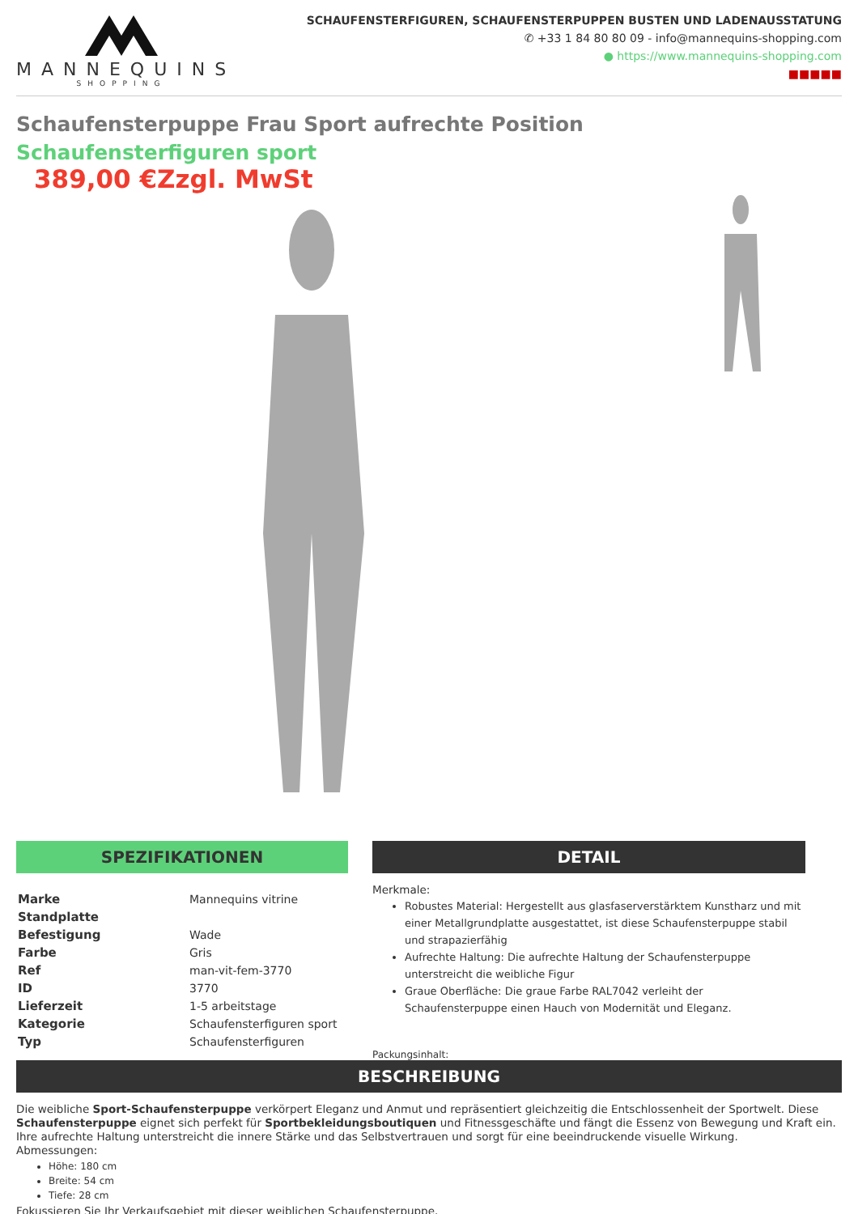MANNEQUINS
SHOPPING
SCHAUFENSTERFIGUREN, SCHAUFENSTERPUPPEN BUSTEN UND LADENAUSSTATUNG
✆ +33 1 84 80 80 09 - info@mannequins-shopping.com
● https://www.mannequins-shopping.com
■■■■■
Schaufensterpuppe Frau Sport aufrechte Position
Schaufensterfiguren sport
389,00 €Zzgl. MwSt
SPEZIFIKATIONEN
| Marke | Mannequins vitrine |
| Standplatte | |
| Befestigung | Wade |
| Farbe | Gris |
| Ref | man-vit-fem-3770 |
| ID | 3770 |
| Lieferzeit | 1-5 arbeitstage |
| Kategorie | Schaufensterfiguren sport |
| Typ | Schaufensterfiguren |
DETAIL
Merkmale:
Robustes Material: Hergestellt aus glasfaserverstärktem Kunstharz und mit einer Metallgrundplatte ausgestattet, ist diese Schaufensterpuppe stabil und strapazierfähig
Aufrechte Haltung: Die aufrechte Haltung der Schaufensterpuppe unterstreicht die weibliche Figur
Graue Oberfläche: Die graue Farbe RAL7042 verleiht der Schaufensterpuppe einen Hauch von Modernität und Eleganz.
Packungsinhalt:
BESCHREIBUNG
Die weibliche Sport-Schaufensterpuppe verkörpert Eleganz und Anmut und repräsentiert gleichzeitig die Entschlossenheit der Sportwelt. Diese Schaufensterpuppe eignet sich perfekt für Sportbekleidungsboutiquen und Fitnessgeschäfte und fängt die Essenz von Bewegung und Kraft ein. Ihre aufrechte Haltung unterstreicht die innere Stärke und das Selbstvertrauen und sorgt für eine beeindruckende visuelle Wirkung.
Abmessungen:
Höhe: 180 cm
Breite: 54 cm
Tiefe: 28 cm
Fokussieren Sie Ihr Verkaufsgebiet mit dieser weiblichen Schaufensterpuppe.